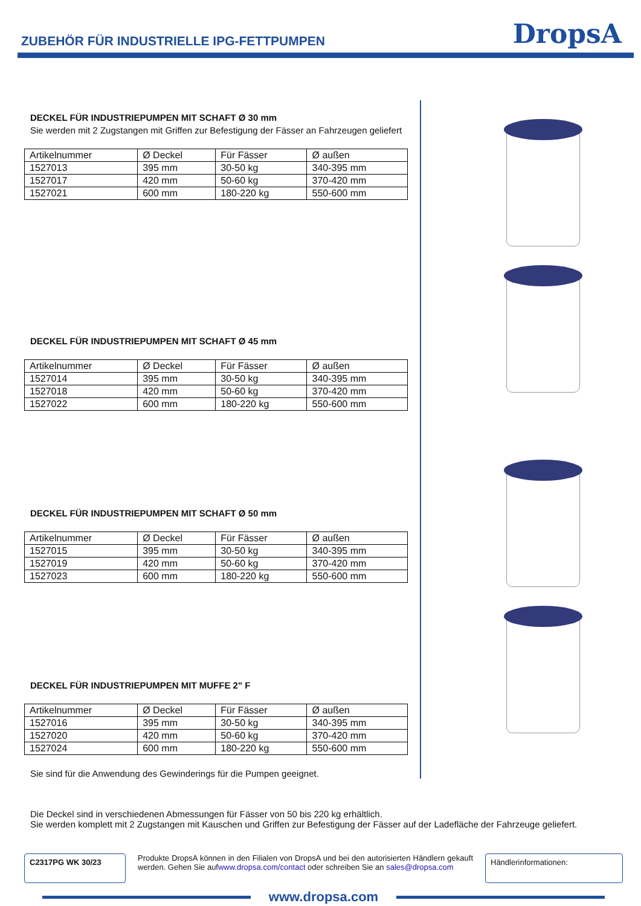ZUBEHÖR FÜR INDUSTRIELLE IPG-FETTPUMPEN
DropsA
DECKEL FÜR INDUSTRIEPUMPEN MIT SCHAFT Ø 30 mm
Sie werden mit 2 Zugstangen mit Griffen zur Befestigung der Fässer an Fahrzeugen geliefert
| Artikelnummer | Ø Deckel | Für Fässer | Ø außen |
| --- | --- | --- | --- |
| 1527013 | 395 mm | 30-50 kg | 340-395 mm |
| 1527017 | 420 mm | 50-60 kg | 370-420 mm |
| 1527021 | 600 mm | 180-220 kg | 550-600 mm |
DECKEL FÜR INDUSTRIEPUMPEN MIT SCHAFT Ø 45 mm
| Artikelnummer | Ø Deckel | Für Fässer | Ø außen |
| --- | --- | --- | --- |
| 1527014 | 395 mm | 30-50 kg | 340-395 mm |
| 1527018 | 420 mm | 50-60 kg | 370-420 mm |
| 1527022 | 600 mm | 180-220 kg | 550-600 mm |
DECKEL FÜR INDUSTRIEPUMPEN MIT SCHAFT Ø 50 mm
| Artikelnummer | Ø Deckel | Für Fässer | Ø außen |
| --- | --- | --- | --- |
| 1527015 | 395 mm | 30-50 kg | 340-395 mm |
| 1527019 | 420 mm | 50-60 kg | 370-420 mm |
| 1527023 | 600 mm | 180-220 kg | 550-600 mm |
DECKEL FÜR INDUSTRIEPUMPEN MIT MUFFE 2" F
| Artikelnummer | Ø Deckel | Für Fässer | Ø außen |
| --- | --- | --- | --- |
| 1527016 | 395 mm | 30-50 kg | 340-395 mm |
| 1527020 | 420 mm | 50-60 kg | 370-420 mm |
| 1527024 | 600 mm | 180-220 kg | 550-600 mm |
Sie sind für die Anwendung des Gewinderings für die Pumpen geeignet.
Die Deckel sind in verschiedenen Abmessungen für Fässer von 50 bis 220 kg erhältlich.
Sie werden komplett mit 2 Zugstangen mit Kauschen und Griffen zur Befestigung der Fässer auf der Ladefläche der Fahrzeuge geliefert.
C2317PG WK 30/23
Produkte DropsA können in den Filialen von DropsA und bei den autorisierten Händlern gekauft werden. Gehen Sie aufwww.dropsa.com/contact oder schreiben Sie an sales@dropsa.com
Händlerinformationen:
www.dropsa.com